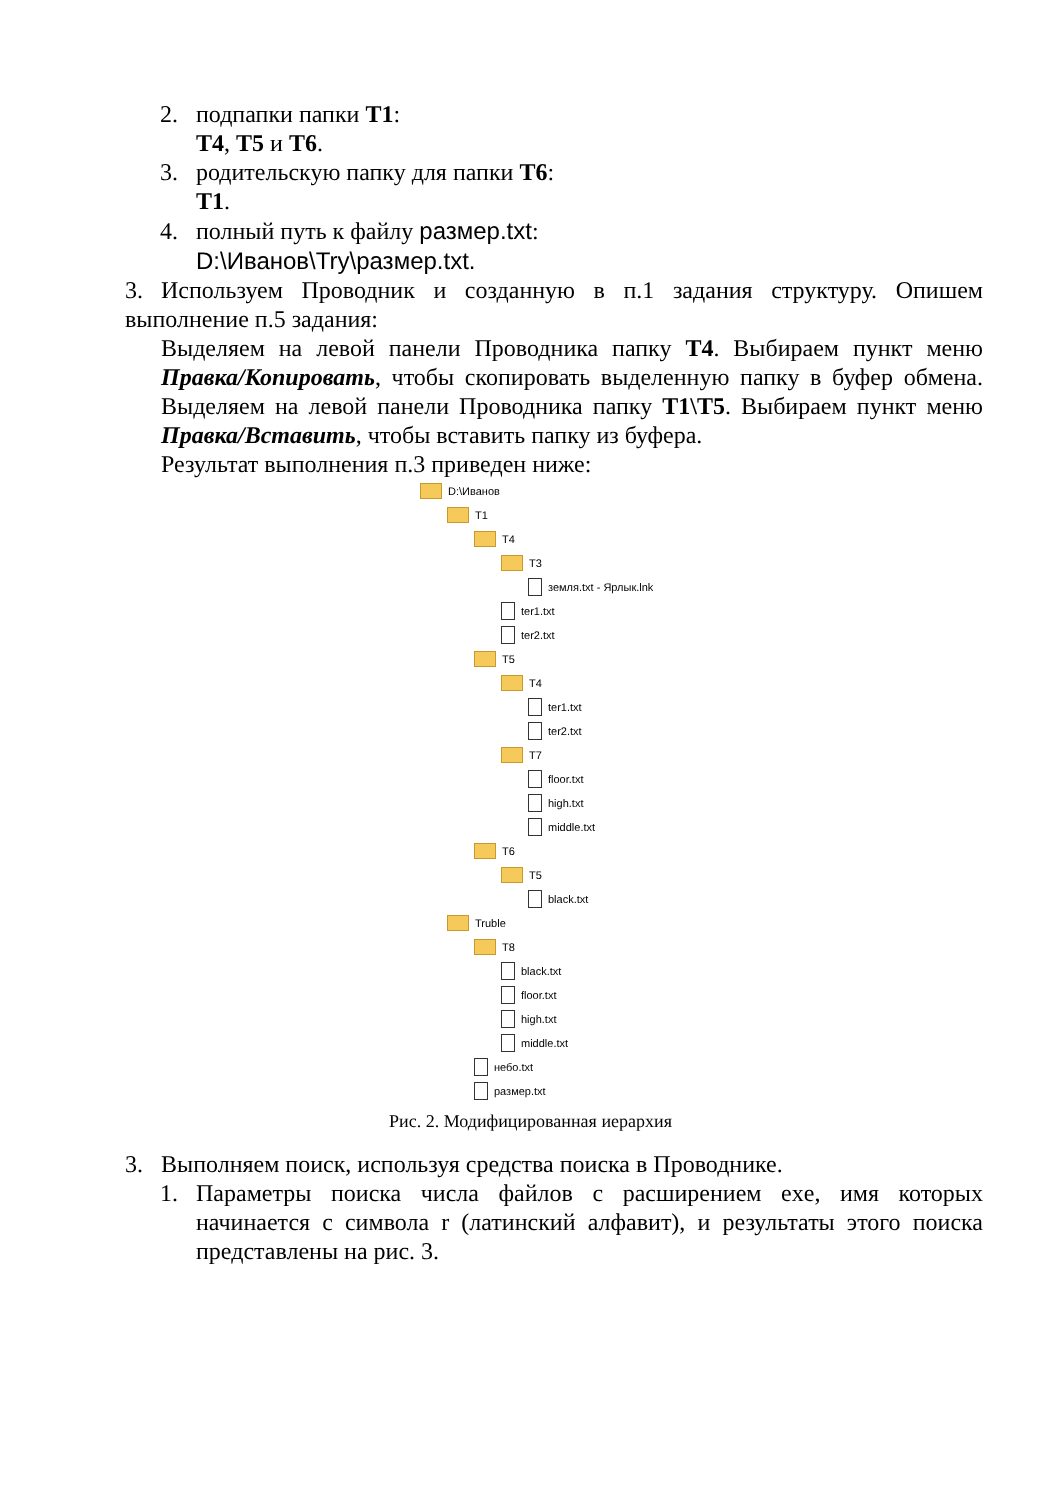2. подпапки папки T1:
T4, T5 и T6.
3. родительскую папку для папки T6:
T1.
4. полный путь к файлу размер.txt:
D:\Иванов\Try\размер.txt.
3. Используем Проводник и созданную в п.1 задания структуру. Опишем выполнение п.5 задания:
Выделяем на левой панели Проводника папку T4. Выбираем пункт меню Правка/Копировать, чтобы скопировать выделенную папку в буфер обмена. Выделяем на левой панели Проводника папку T1\T5. Выбираем пункт меню Правка/Вставить, чтобы вставить папку из буфера.
Результат выполнения п.3 приведен ниже:
D:\Иванов
T1
T4
T3
земля.txt - Ярлык.lnk
ter1.txt
ter2.txt
T5
T4
ter1.txt
ter2.txt
T7
floor.txt
high.txt
middle.txt
T6
T5
black.txt
Truble
T8
black.txt
floor.txt
high.txt
middle.txt
небо.txt
размер.txt
Рис. 2. Модифицированная иерархия
3. Выполняем поиск, используя средства поиска в Проводнике.
1. Параметры поиска числа файлов с расширением exe, имя которых начинается с символа r (латинский алфавит), и результаты этого поиска представлены на рис. 3.